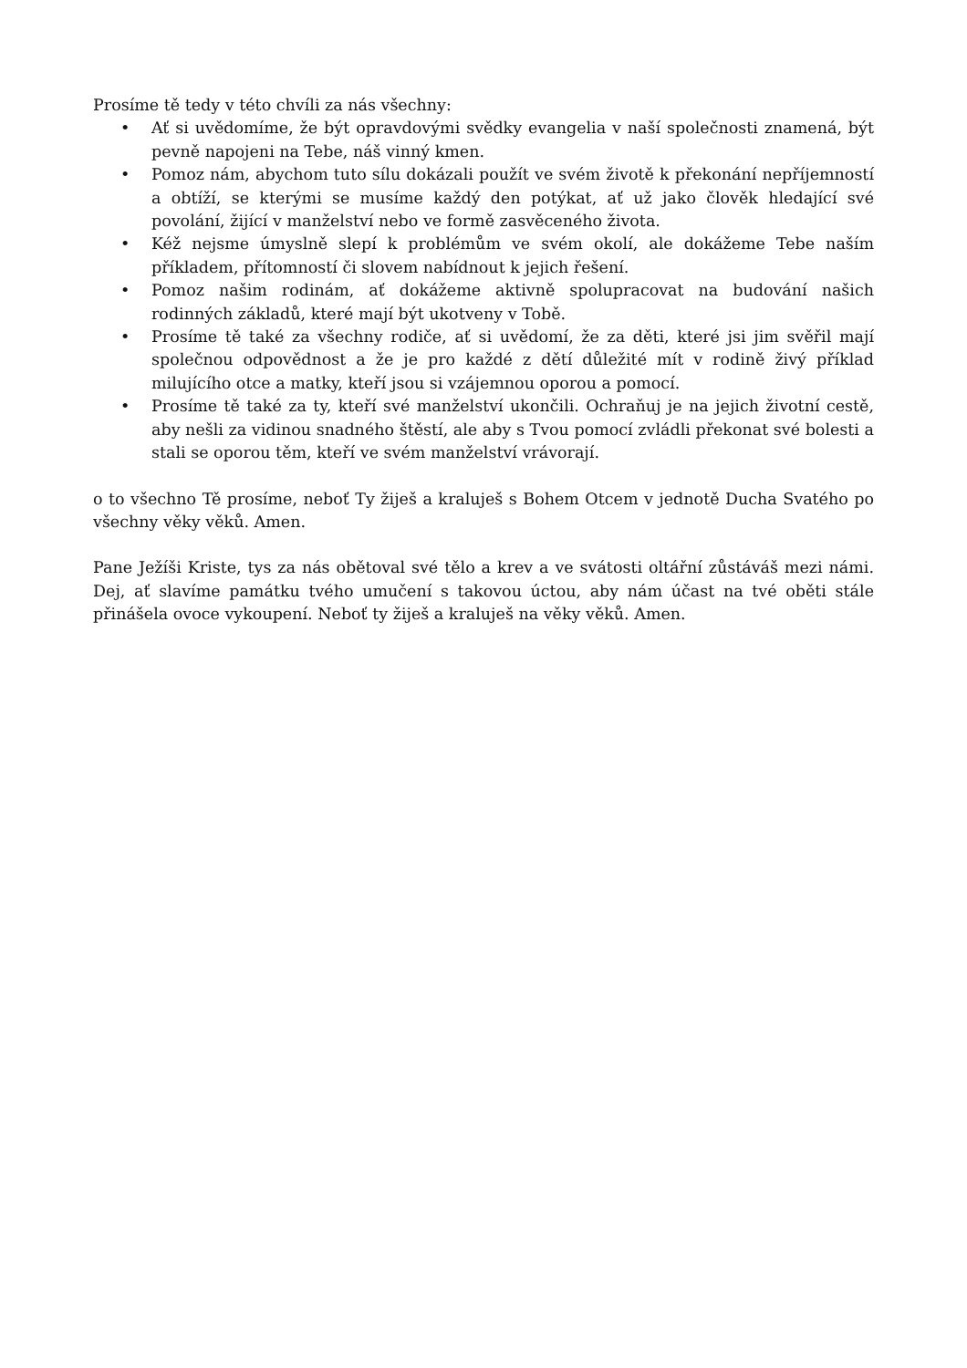Prosíme tě tedy v této chvíli za nás všechny:
• Ať si uvědomíme, že být opravdovými svědky evangelia v naší společnosti znamená, být pevně napojeni na Tebe, náš vinný kmen.
• Pomoz nám, abychom tuto sílu dokázali použít ve svém životě k překonání nepříjemností a obtíží, se kterými se musíme každý den potýkat, ať už jako člověk hledající své povolání, žijící v manželství nebo ve formě zasvěceného života.
• Kéž nejsme úmyslně slepí k problémům ve svém okolí, ale dokážeme Tebe naším příkladem, přítomností či slovem nabídnout k jejich řešení.
• Pomoz našim rodinám, ať dokážeme aktivně spolupracovat na budování našich rodinných základů, které mají být ukotveny v Tobě.
• Prosíme tě také za všechny rodiče, ať si uvědomí, že za děti, které jsi jim svěřil mají společnou odpovědnost a že je pro každé z dětí důležité mít v rodině živý příklad milujícího otce a matky, kteří jsou si vzájemnou oporou a pomocí.
• Prosíme tě také za ty, kteří své manželství ukončili. Ochraňuj je na jejich životní cestě, aby nešli za vidinou snadného štěstí, ale aby s Tvou pomocí zvládli překonat své bolesti a stali se oporou těm, kteří ve svém manželství vrávorají.
o to všechno Tě prosíme, neboť Ty žiješ a kraluješ s Bohem Otcem v jednotě Ducha Svatého po všechny věky věků. Amen.
Pane Ježíši Kriste, tys za nás obětoval své tělo a krev a ve svátosti oltářní zůstáváš mezi námi. Dej, ať slavíme památku tvého umučení s takovou úctou, aby nám účast na tvé oběti stále přinášela ovoce vykoupení. Neboť ty žiješ a kraluješ na věky věků. Amen.